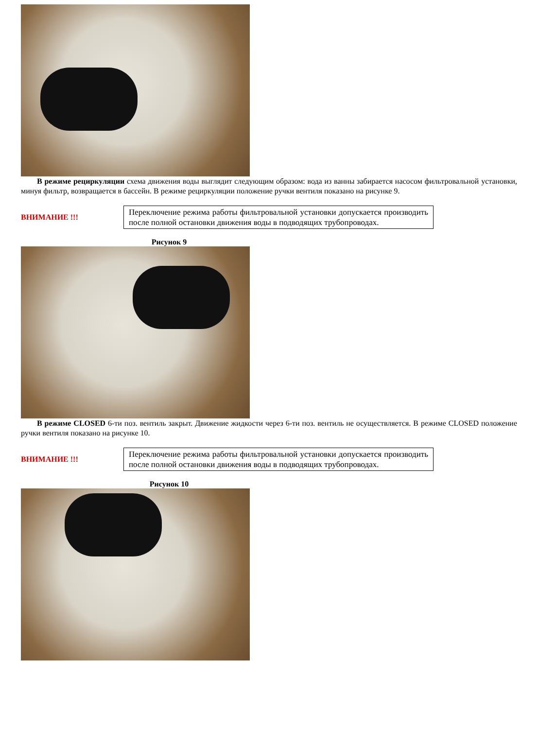В режиме рециркуляции схема движения воды выглядит следующим образом: вода из ванны забирается насосом фильтровальной установки, минуя фильтр, возвращается в бассейн. В режиме рециркуляции положение ручки вентиля показано на рисунке 9.
ВНИМАНИЕ !!!
Переключение режима работы фильтровальной установки допускается производить после полной остановки движения воды в подводящих трубопроводах.
Рисунок 9
В режиме CLOSED 6-ти поз. вентиль закрыт. Движение жидкости через 6-ти поз. вентиль не осуществляется. В режиме CLOSED положение ручки вентиля показано на рисунке 10.
ВНИМАНИЕ !!!
Переключение режима работы фильтровальной установки допускается производить после полной остановки движения воды в подводящих трубопроводах.
Рисунок 10